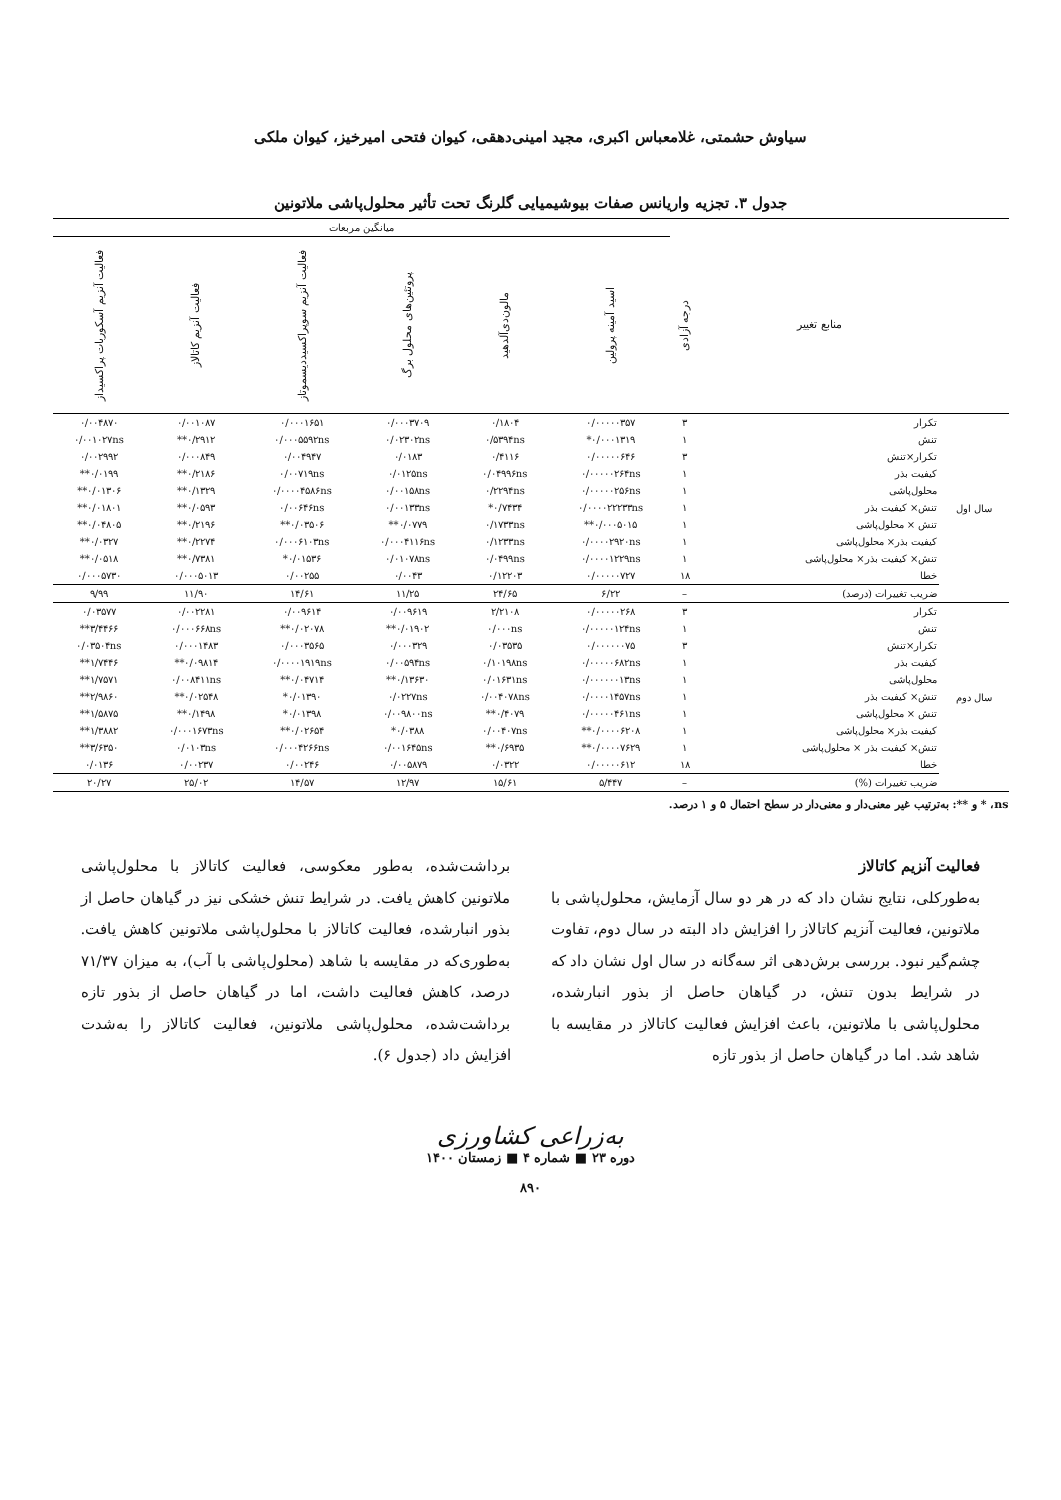سیاوش حشمتی، غلامعباس اکبری، مجید امینی‌دهقی، کیوان فتحی امیرخیز، کیوان ملکی
جدول ۳. تجزیه واریانس صفات بیوشیمیایی گلرنگ تحت تأثیر محلول‌پاشی ملاتونین
| | | | میانگین مربعات | | | | | |
| --- | --- | --- | --- | --- | --- | --- | --- | --- |
| | منابع تغییر | درجه آزادی | اسید آمینه پرولین | مالون‌دی‌آلدهید | پروتئین‌های محلول برگ | فعالیت آنزیم سوپراکسیددیسموتاز | فعالیت آنزیم کاتالاز | فعالیت آنزیم آسکوربات پراکسیداز |
| سال اول | تکرار | ۳ | ۰/۰۰۰۰۰۳۵۷ | ۰/۱۸۰۴ | ۰/۰۰۰۳۷۰۹ | ۰/۰۰۰۱۶۵۱ | ۰/۰۰۱۰۸۷ | ۰/۰۰۴۸۷۰ |
| | تنش | ۱ | ۰/۰۰۰۱۳۱۹* | ۰/۵۳۹۴ns | ۰/۰۲۳۰۲ns | ۰/۰۰۰۵۵۹۲ns | ۰/۲۹۱۲** | ۰/۰۰۱۰۲۷ns |
| | تکرار×تنش | ۳ | ۰/۰۰۰۰۰۶۴۶ | ۰/۴۱۱۶ | ۰/۰۱۸۳ | ۰/۰۰۴۹۴۷ | ۰/۰۰۰۸۴۹ | ۰/۰۰۲۹۹۲ |
| | کیفیت بذر | ۱ | ۰/۰۰۰۰۰۲۶۴ns | ۰/۰۴۹۹۶ns | ۰/۰۱۲۵ns | ۰/۰۰۷۱۹ns | ۰/۲۱۸۶** | ۰/۰۱۹۹** |
| | محلول‌پاشی | ۱ | ۰/۰۰۰۰۰۲۵۶ns | ۰/۲۲۹۴ns | ۰/۰۰۱۵۸ns | ۰/۰۰۰۰۴۵۸۶ns | ۰/۱۳۲۹** | ۰/۰۱۳۰۶** |
| | تنش× کیفیت بذر | ۱ | ۰/۰۰۰۰۲۲۲۳۳ns | ۰/۷۴۳۴* | ۰/۰۰۱۳۳ns | ۰/۰۰۶۴۶ns | ۰/۰۵۹۳** | ۰/۰۱۸۰۱** |
| | تنش × محلول‌پاشی | ۱ | ۰/۰۰۰۵۰۱۵** | ۰/۱۷۳۳ns | ۰/۰۷۷۹** | ۰/۰۳۵۰۶** | ۰/۲۱۹۶** | ۰/۰۴۸۰۵** |
| | کیفیت بذر× محلول‌پاشی | ۱ | ۰/۰۰۰۰۲۹۲۰ns | ۰/۱۲۳۳ns | ۰/۰۰۰۴۱۱۶ns | ۰/۰۰۰۶۱۰۳ns | ۰/۲۲۷۴** | ۰/۰۳۲۷** |
| | تنش× کیفیت بذر× محلول‌پاشی | ۱ | ۰/۰۰۰۰۱۲۲۹ns | ۰/۰۴۹۹ns | ۰/۰۱۰۷۸ns | ۰/۰۱۵۳۶* | ۰/۷۳۸۱** | ۰/۰۵۱۸** |
| | خطا | ۱۸ | ۰/۰۰۰۰۰۷۲۷ | ۰/۱۲۲۰۳ | ۰/۰۰۴۳ | ۰/۰۰۲۵۵ | ۰/۰۰۰۵۰۱۳ | ۰/۰۰۰۵۷۳۰ |
| | ضریب تغییرات (درصد) | – | ۶/۲۲ | ۲۴/۶۵ | ۱۱/۲۵ | ۱۴/۶۱ | ۱۱/۹۰ | ۹/۹۹ |
| سال دوم | تکرار | ۳ | ۰/۰۰۰۰۰۲۶۸ | ۲/۲۱۰۸ | ۰/۰۰۹۶۱۹ | ۰/۰۰۹۶۱۴ | ۰/۰۰۲۲۸۱ | ۰/۰۳۵۷۷ |
| | تنش | ۱ | ۰/۰۰۰۰۰۱۲۴ns | ۰/۰۰۰ns | ۰/۰۱۹۰۲** | ۰/۰۲۰۷۸** | ۰/۰۰۰۶۶۸ns | ۳/۴۴۶۶** |
| | تکرار×تنش | ۳ | ۰/۰۰۰۰۰۰۷۵ | ۰/۰۳۵۳۵ | ۰/۰۰۰۳۲۹ | ۰/۰۰۰۳۵۶۵ | ۰/۰۰۰۱۴۸۳ | ۰/۰۳۵۰۴ns |
| | کیفیت بذر | ۱ | ۰/۰۰۰۰۰۶۸۲ns | ۰/۱۰۱۹۸ns | ۰/۰۰۵۹۴ns | ۰/۰۰۰۰۱۹۱۹ns | ۰/۰۹۸۱۴** | ۱/۷۴۴۶** |
| | محلول‌پاشی | ۱ | ۰/۰۰۰۰۰۰۱۳ns | ۰/۰۱۶۳۱ns | ۰/۱۳۶۳۰** | ۰/۰۴۷۱۴** | ۰/۰۰۸۴۱۱ns | ۱/۷۵۷۱** |
| | تنش× کیفیت بذر | ۱ | ۰/۰۰۰۰۱۴۵۷ns | ۰/۰۰۴۰۷۸ns | ۰/۰۲۲۷ns | ۰/۰۱۳۹۰* | ۰/۰۲۵۴۸** | ۲/۹۸۶۰** |
| | تنش × محلول‌پاشی | ۱ | ۰/۰۰۰۰۰۴۶۱ns | ۰/۴۰۷۹** | ۰/۰۰۹۸۰۰ns | ۰/۰۱۳۹۸* | ۰/۱۴۹۸** | ۱/۵۸۷۵** |
| | کیفیت بذر× محلول‌پاشی | ۱ | ۰/۰۰۰۰۶۲۰۸** | ۰/۰۰۴۰۷ns | ۰/۰۳۸۸* | ۰/۰۲۶۵۴** | ۰/۰۰۰۱۶۷۳ns | ۱/۳۸۸۲** |
| | تنش× کیفیت بذر × محلول‌پاشی | ۱ | ۰/۰۰۰۰۷۶۲۹** | ۰/۶۹۳۵** | ۰/۰۰۱۶۴۵ns | ۰/۰۰۰۴۲۶۶ns | ۰/۰۱۰۳ns | ۳/۶۳۵۰** |
| | خطا | ۱۸ | ۰/۰۰۰۰۰۶۱۲ | ۰/۰۳۲۲ | ۰/۰۰۵۸۷۹ | ۰/۰۰۲۴۶ | ۰/۰۰۲۳۷ | ۰/۰۱۳۶ |
| | ضریب تغییرات (%) | – | ۵/۴۴۷ | ۱۵/۶۱ | ۱۲/۹۷ | ۱۴/۵۷ | ۲۵/۰۲ | ۲۰/۲۷ |
ns، * و **: به‌ترتیب غیر معنی‌دار و معنی‌دار در سطح احتمال ۵ و ۱ درصد.
فعالیت آنزیم کاتالاز
به‌طورکلی، نتایج نشان داد که در هر دو سال آزمایش، محلول‌پاشی با ملاتونین، فعالیت آنزیم کاتالاز را افزایش داد البته در سال دوم، تفاوت چشم‌گیر نبود. بررسی برش‌دهی اثر سه‌گانه در سال اول نشان داد که در شرایط بدون تنش، در گیاهان حاصل از بذور انبارشده، محلول‌پاشی با ملاتونین، باعث افزایش فعالیت کاتالاز در مقایسه با شاهد شد. اما در گیاهان حاصل از بذور تازه
برداشت‌شده، به‌طور معکوسی، فعالیت کاتالاز با محلول‌پاشی ملاتونین کاهش یافت. در شرایط تنش خشکی نیز در گیاهان حاصل از بذور انبارشده، فعالیت کاتالاز با محلول‌پاشی ملاتونین کاهش یافت. به‌طوری‌که در مقایسه با شاهد (محلول‌پاشی با آب)، به میزان ۷۱/۳۷ درصد، کاهش فعالیت داشت، اما در گیاهان حاصل از بذور تازه برداشت‌شده، محلول‌پاشی ملاتونین، فعالیت کاتالاز را به‌شدت افزایش داد (جدول ۶).
به‌زراعی کشاورزی
دوره ۲۳ ■ شماره ۴ ■ زمستان ۱۴۰۰
۸۹۰